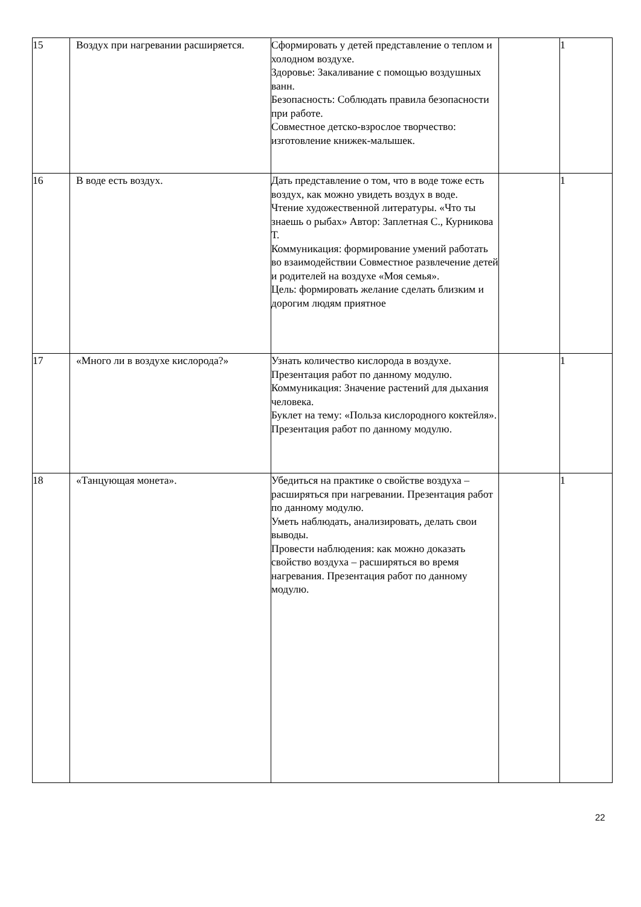| 15 | Воздух при нагревании расширяется. | Сформировать у детей представление о теплом и холодном воздухе. Здоровье: Закаливание с помощью воздушных ванн. Безопасность: Соблюдать правила безопасности при работе. Совместное детско-взрослое творчество: изготовление книжек-малышек. | | 1 |
| 16 | В воде есть воздух. | Дать представление о том, что в воде тоже есть воздух, как можно увидеть воздух в воде. Чтение художественной литературы. «Что ты знаешь о рыбах» Автор: Заплетная С., Курникова Т. Коммуникация: формирование умений работать во взаимодействии Совместное развлечение детей и родителей на воздухе «Моя семья». Цель: формировать желание сделать близким и дорогим людям приятное | | 1 |
| 17 | «Много ли в воздухе кислорода?» | Узнать количество кислорода в воздухе. Презентация работ по данному модулю. Коммуникация: Значение растений для дыхания человека. Буклет на тему: «Польза кислородного коктейля». Презентация работ по данному модулю. | | 1 |
| 18 | «Танцующая монета». | Убедиться на практике о свойстве воздуха – расширяться при нагревании. Презентация работ по данному модулю. Уметь наблюдать, анализировать, делать свои выводы. Провести наблюдения: как можно доказать свойство воздуха – расширяться во время нагревания. Презентация работ по данному модулю. | | 1 |
22